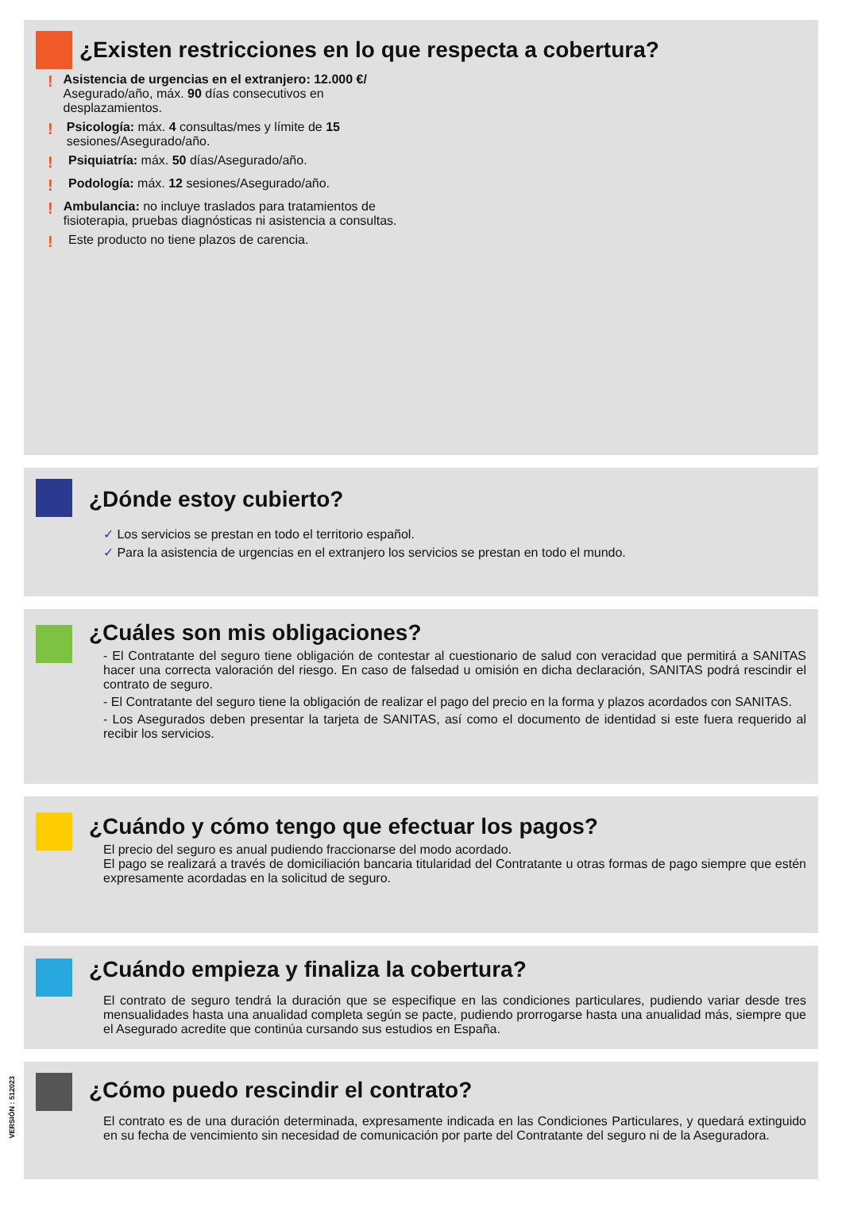¿Existen restricciones en lo que respecta a cobertura?
! Asistencia de urgencias en el extranjero: 12.000 €/ Asegurado/año, máx. 90 días consecutivos en desplazamientos.
! Psicología: máx. 4 consultas/mes y límite de 15 sesiones/Asegurado/año.
! Psiquiatría: máx. 50 días/Asegurado/año.
! Podología: máx. 12 sesiones/Asegurado/año.
! Ambulancia: no incluye traslados para tratamientos de fisioterapia, pruebas diagnósticas ni asistencia a consultas.
! Este producto no tiene plazos de carencia.
¿Dónde estoy cubierto?
✓ Los servicios se prestan en todo el territorio español.
✓ Para la asistencia de urgencias en el extranjero los servicios se prestan en todo el mundo.
¿Cuáles son mis obligaciones?
- El Contratante del seguro tiene obligación de contestar al cuestionario de salud con veracidad que permitirá a SANITAS hacer una correcta valoración del riesgo. En caso de falsedad u omisión en dicha declaración, SANITAS podrá rescindir el contrato de seguro.
- El Contratante del seguro tiene la obligación de realizar el pago del precio en la forma y plazos acordados con SANITAS.
- Los Asegurados deben presentar la tarjeta de SANITAS, así como el documento de identidad si este fuera requerido al recibir los servicios.
¿Cuándo y cómo tengo que efectuar los pagos?
El precio del seguro es anual pudiendo fraccionarse del modo acordado.
El pago se realizará a través de domiciliación bancaria titularidad del Contratante u otras formas de pago siempre que estén expresamente acordadas en la solicitud de seguro.
¿Cuándo empieza y finaliza la cobertura?
El contrato de seguro tendrá la duración que se especifique en las condiciones particulares, pudiendo variar desde tres mensualidades hasta una anualidad completa según se pacte, pudiendo prorrogarse hasta una anualidad más, siempre que el Asegurado acredite que continúa cursando sus estudios en España.
¿Cómo puedo rescindir el contrato?
El contrato es de una duración determinada, expresamente indicada en las Condiciones Particulares, y quedará extinguido en su fecha de vencimiento sin necesidad de comunicación por parte del Contratante del seguro ni de la Aseguradora.
VERSIÓN : 512023